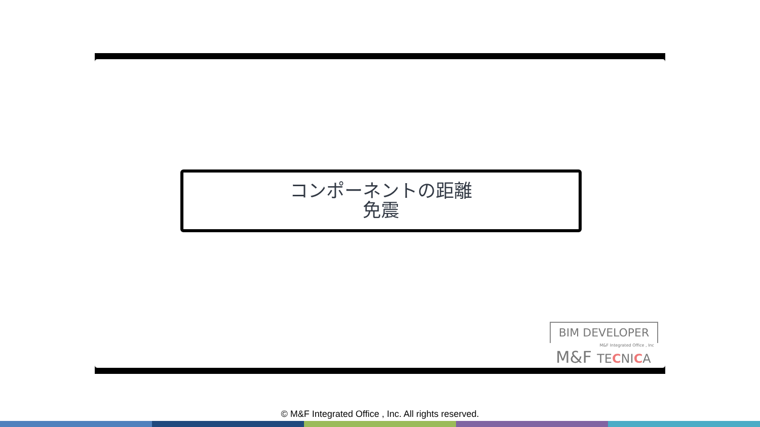コンポーネントの距離
免震
BIM DEVELOPER
M&F Integrated Office , Inc
M&F TECNICA
© M&F Integrated Office , Inc. All rights reserved.